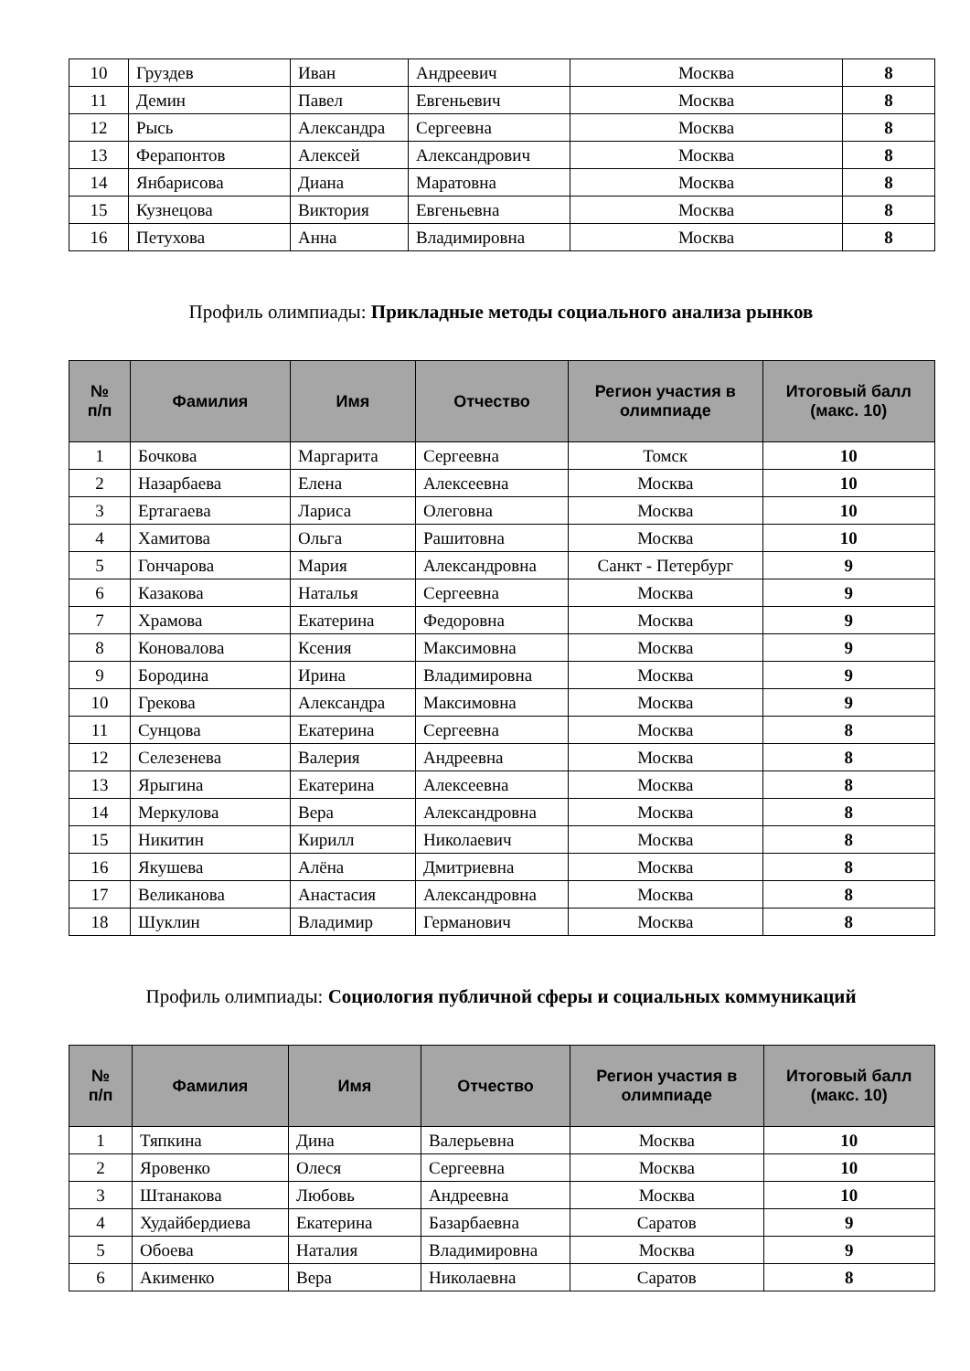| 10 | Груздев | Иван | Андреевич | Москва | 8 |
| 11 | Демин | Павел | Евгеньевич | Москва | 8 |
| 12 | Рысь | Александра | Сергеевна | Москва | 8 |
| 13 | Ферапонтов | Алексей | Александрович | Москва | 8 |
| 14 | Янбарисова | Диана | Маратовна | Москва | 8 |
| 15 | Кузнецова | Виктория | Евгеньевна | Москва | 8 |
| 16 | Петухова | Анна | Владимировна | Москва | 8 |
Профиль олимпиады: Прикладные методы социального анализа рынков
| № п/п | Фамилия | Имя | Отчество | Регион участия в олимпиаде | Итоговый балл (макс. 10) |
| --- | --- | --- | --- | --- | --- |
| 1 | Бочкова | Маргарита | Сергеевна | Томск | 10 |
| 2 | Назарбаева | Елена | Алексеевна | Москва | 10 |
| 3 | Ертагаева | Лариса | Олеговна | Москва | 10 |
| 4 | Хамитова | Ольга | Рашитовна | Москва | 10 |
| 5 | Гончарова | Мария | Александровна | Санкт - Петербург | 9 |
| 6 | Казакова | Наталья | Сергеевна | Москва | 9 |
| 7 | Храмова | Екатерина | Федоровна | Москва | 9 |
| 8 | Коновалова | Ксения | Максимовна | Москва | 9 |
| 9 | Бородина | Ирина | Владимировна | Москва | 9 |
| 10 | Грекова | Александра | Максимовна | Москва | 9 |
| 11 | Сунцова | Екатерина | Сергеевна | Москва | 8 |
| 12 | Селезенева | Валерия | Андреевна | Москва | 8 |
| 13 | Ярыгина | Екатерина | Алексеевна | Москва | 8 |
| 14 | Меркулова | Вера | Александровна | Москва | 8 |
| 15 | Никитин | Кирилл | Николаевич | Москва | 8 |
| 16 | Якушева | Алёна | Дмитриевна | Москва | 8 |
| 17 | Великанова | Анастасия | Александровна | Москва | 8 |
| 18 | Шуклин | Владимир | Германович | Москва | 8 |
Профиль олимпиады: Социология публичной сферы и социальных коммуникаций
| № п/п | Фамилия | Имя | Отчество | Регион участия в олимпиаде | Итоговый балл (макс. 10) |
| --- | --- | --- | --- | --- | --- |
| 1 | Тяпкина | Дина | Валерьевна | Москва | 10 |
| 2 | Яровенко | Олеся | Сергеевна | Москва | 10 |
| 3 | Штанакова | Любовь | Андреевна | Москва | 10 |
| 4 | Худайбердиева | Екатерина | Базарбаевна | Саратов | 9 |
| 5 | Обоева | Наталия | Владимировна | Москва | 9 |
| 6 | Акименко | Вера | Николаевна | Саратов | 8 |